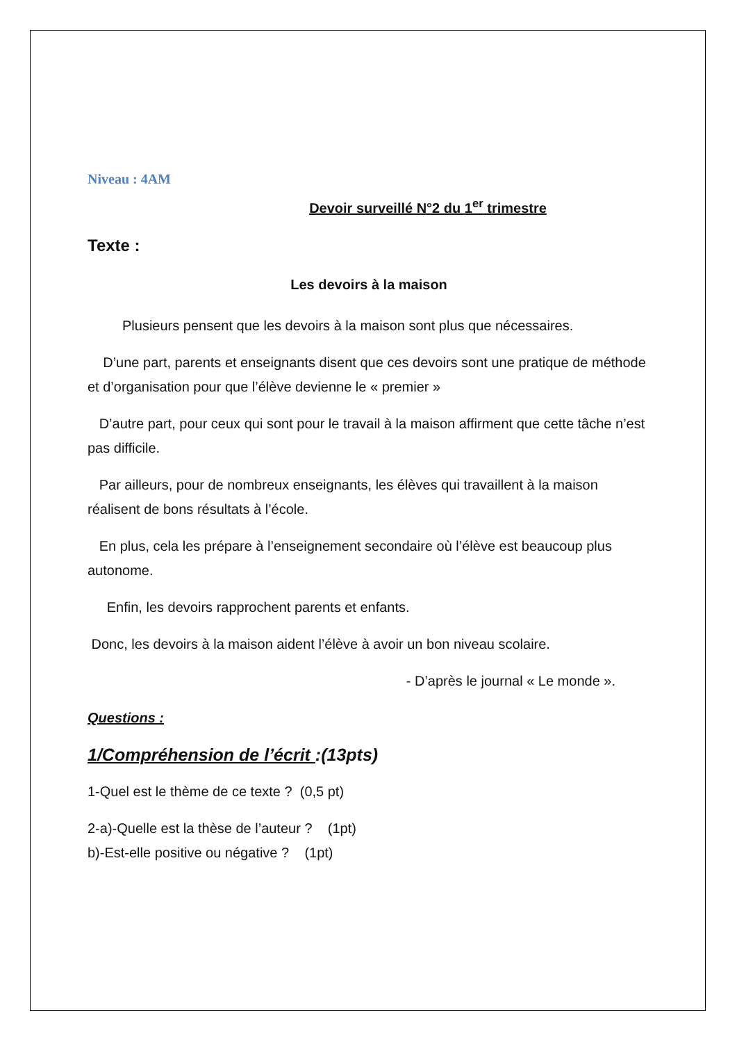Niveau : 4AM
Devoir surveillé N°2 du 1<sup>er</sup> trimestre
Texte :
Les devoirs à la maison
Plusieurs pensent que les devoirs à la maison sont plus que nécessaires.
D’une part, parents et enseignants disent que ces devoirs sont une pratique de méthode et d’organisation pour que l’élève devienne le « premier »
D’autre part, pour ceux qui sont pour le travail à la maison affirment que cette tâche n’est pas difficile.
Par ailleurs, pour de nombreux enseignants, les élèves qui travaillent à la maison réalisent de bons résultats à l’école.
En plus, cela les prépare à l’enseignement secondaire où l’élève est beaucoup plus autonome.
Enfin, les devoirs rapprochent parents et enfants.
Donc, les devoirs à la maison aident l’élève à avoir un bon niveau scolaire.
- D’après le journal « Le monde ».
Questions :
1/Compréhension de l’écrit :(13pts)
1-Quel est le thème de ce texte ? (0,5 pt)
2-a)-Quelle est la thèse de l’auteur ? (1pt)
b)-Est-elle positive ou négative ? (1pt)